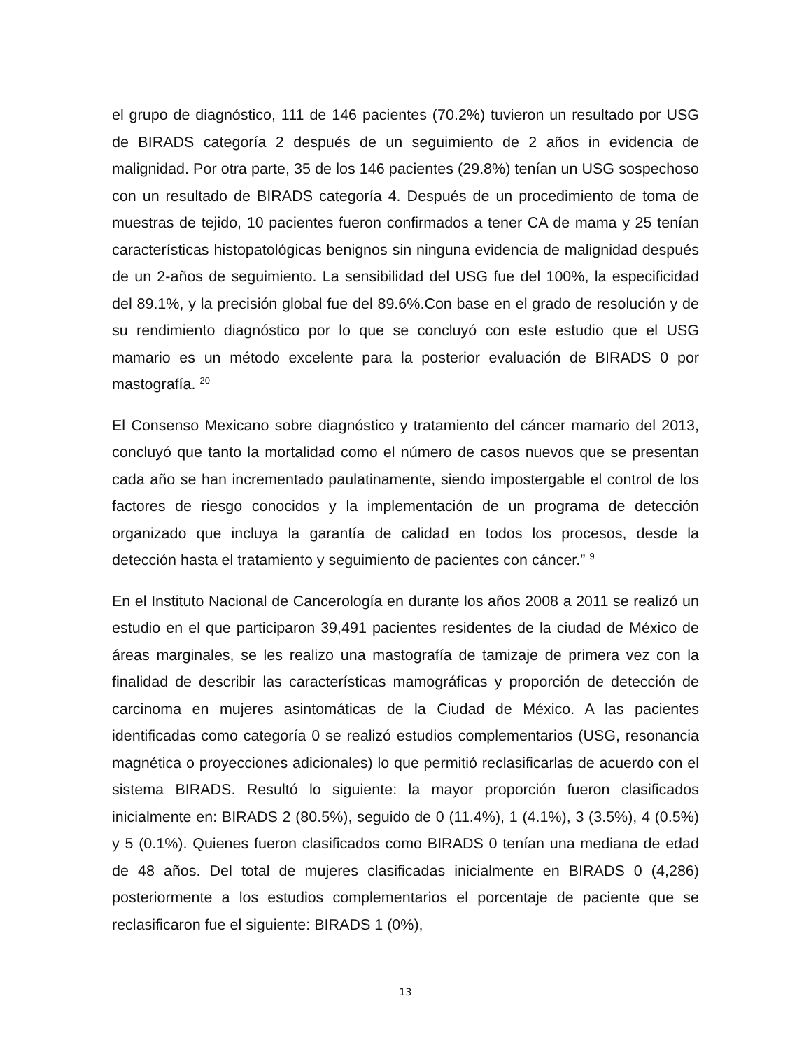el grupo de diagnóstico, 111 de 146 pacientes (70.2%) tuvieron un resultado por USG de BIRADS categoría 2 después de un seguimiento de 2 años in evidencia de malignidad. Por otra parte, 35 de los 146 pacientes (29.8%) tenían un USG sospechoso con un resultado de BIRADS categoría 4. Después de un procedimiento de toma de muestras de tejido, 10 pacientes fueron confirmados a tener CA de mama y 25 tenían características histopatológicas benignos sin ninguna evidencia de malignidad después de un 2-años de seguimiento. La sensibilidad del USG fue del 100%, la especificidad del 89.1%, y la precisión global fue del 89.6%.Con base en el grado de resolución y de su rendimiento diagnóstico por lo que se concluyó con este estudio que el USG mamario es un método excelente para la posterior evaluación de BIRADS 0 por mastografía. <sup>20</sup>
El Consenso Mexicano sobre diagnóstico y tratamiento del cáncer mamario del 2013, concluyó que tanto la mortalidad como el número de casos nuevos que se presentan cada año se han incrementado paulatinamente, siendo impostergable el control de los factores de riesgo conocidos y la implementación de un programa de detección organizado que incluya la garantía de calidad en todos los procesos, desde la detección hasta el tratamiento y seguimiento de pacientes con cáncer.” <sup>9</sup>
En el Instituto Nacional de Cancerología en durante los años 2008 a 2011 se realizó un estudio en el que participaron 39,491 pacientes residentes de la ciudad de México de áreas marginales, se les realizo una mastografía de tamizaje de primera vez con la finalidad de describir las características mamográficas y proporción de detección de carcinoma en mujeres asintomáticas de la Ciudad de México. A las pacientes identificadas como categoría 0 se realizó estudios complementarios (USG, resonancia magnética o proyecciones adicionales) lo que permitió reclasificarlas de acuerdo con el sistema BIRADS. Resultó lo siguiente: la mayor proporción fueron clasificados inicialmente en: BIRADS 2 (80.5%), seguido de 0 (11.4%), 1 (4.1%), 3 (3.5%), 4 (0.5%) y 5 (0.1%). Quienes fueron clasificados como BIRADS 0 tenían una mediana de edad de 48 años. Del total de mujeres clasificadas inicialmente en BIRADS 0 (4,286) posteriormente a los estudios complementarios el porcentaje de paciente que se reclasificaron fue el siguiente: BIRADS 1 (0%),
13